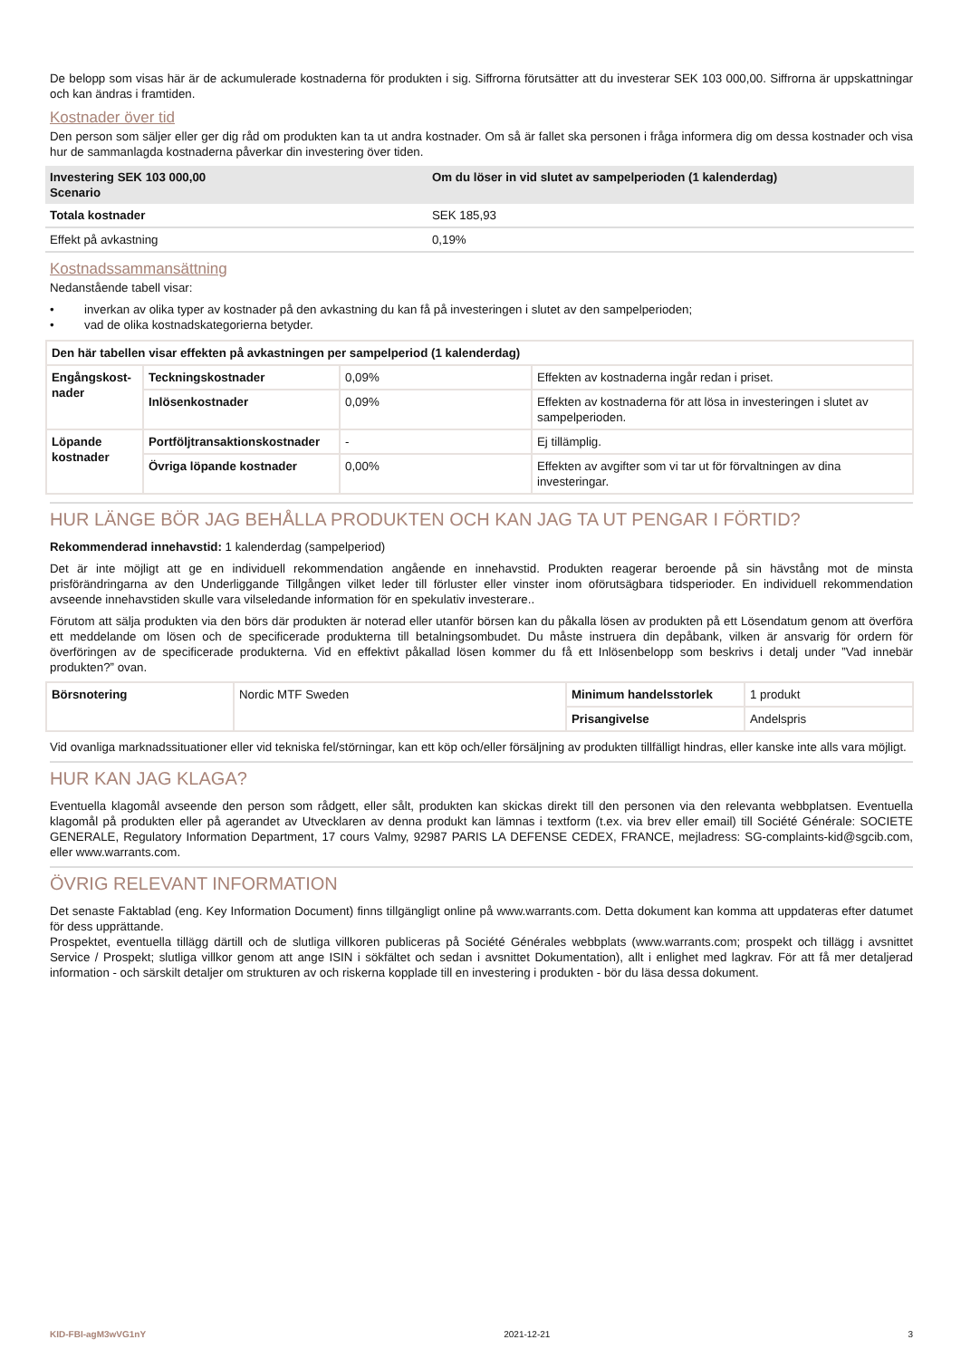De belopp som visas här är de ackumulerade kostnaderna för produkten i sig. Siffrorna förutsätter att du investerar SEK 103 000,00. Siffrorna är uppskattningar och kan ändras i framtiden.
Kostnader över tid
Den person som säljer eller ger dig råd om produkten kan ta ut andra kostnader. Om så är fallet ska personen i fråga informera dig om dessa kostnader och visa hur de sammanlagda kostnaderna påverkar din investering över tiden.
| Investering SEK 103 000,00 Scenario | Om du löser in vid slutet av sampelperioden (1 kalenderdag) |
| --- | --- |
| Totala kostnader | SEK 185,93 |
| Effekt på avkastning | 0,19% |
Kostnadssammansättning
Nedanstående tabell visar:
• inverkan av olika typer av kostnader på den avkastning du kan få på investeringen i slutet av den sampelperioden;
• vad de olika kostnadskategorierna betyder.
| Den här tabellen visar effekten på avkastningen per sampelperiod (1 kalenderdag) | | | |
| --- | --- | --- | --- |
| Engångskost- nader | Teckningskostnader | 0,09% | Effekten av kostnaderna ingår redan i priset. |
| | Inlösenkostnader | 0,09% | Effekten av kostnaderna för att lösa in investeringen i slutet av sampelperioden. |
| Löpande kostnader | Portföljtransaktionskostnader | - | Ej tillämplig. |
| | Övriga löpande kostnader | 0,00% | Effekten av avgifter som vi tar ut för förvaltningen av dina investeringar. |
HUR LÄNGE BÖR JAG BEHÅLLA PRODUKTEN OCH KAN JAG TA UT PENGAR I FÖRTID?
Rekommenderad innehavstid: 1 kalenderdag (sampelperiod)
Det är inte möjligt att ge en individuell rekommendation angående en innehavstid. Produkten reagerar beroende på sin hävstång mot de minsta prisförändringarna av den Underliggande Tillgången vilket leder till förluster eller vinster inom oförutsägbara tidsperioder. En individuell rekommendation avseende innehavstiden skulle vara vilseledande information för en spekulativ investerare..
Förutom att sälja produkten via den börs där produkten är noterad eller utanför börsen kan du påkalla lösen av produkten på ett Lösendatum genom att överföra ett meddelande om lösen och de specificerade produkterna till betalningsombudet. Du måste instruera din depåbank, vilken är ansvarig för ordern för överföringen av de specificerade produkterna. Vid en effektivt påkallad lösen kommer du få ett Inlösenbelopp som beskrivs i detalj under ”Vad innebär produkten?” ovan.
| Börsnotering | Nordic MTF Sweden | Minimum handelsstorlek | 1 produkt |
| | | Prisangivelse | Andelspris |
Vid ovanliga marknadssituationer eller vid tekniska fel/störningar, kan ett köp och/eller försäljning av produkten tillfälligt hindras, eller kanske inte alls vara möjligt.
HUR KAN JAG KLAGA?
Eventuella klagomål avseende den person som rådgett, eller sålt, produkten kan skickas direkt till den personen via den relevanta webbplatsen. Eventuella klagomål på produkten eller på agerandet av Utvecklaren av denna produkt kan lämnas i textform (t.ex. via brev eller email) till Société Générale: SOCIETE GENERALE, Regulatory Information Department, 17 cours Valmy, 92987 PARIS LA DEFENSE CEDEX, FRANCE, mejladress: SG-complaints-kid@sgcib.com, eller www.warrants.com.
ÖVRIG RELEVANT INFORMATION
Det senaste Faktablad (eng. Key Information Document) finns tillgängligt online på www.warrants.com. Detta dokument kan komma att uppdateras efter datumet för dess upprättande.
Prospektet, eventuella tillägg därtill och de slutliga villkoren publiceras på Société Générales webbplats (www.warrants.com; prospekt och tillägg i avsnittet Service / Prospekt; slutliga villkor genom att ange ISIN i sökfältet och sedan i avsnittet Dokumentation), allt i enlighet med lagkrav. För att få mer detaljerad information - och särskilt detaljer om strukturen av och riskerna kopplade till en investering i produkten - bör du läsa dessa dokument.
KID-FBI-agM3wVG1nY 2021-12-21 3